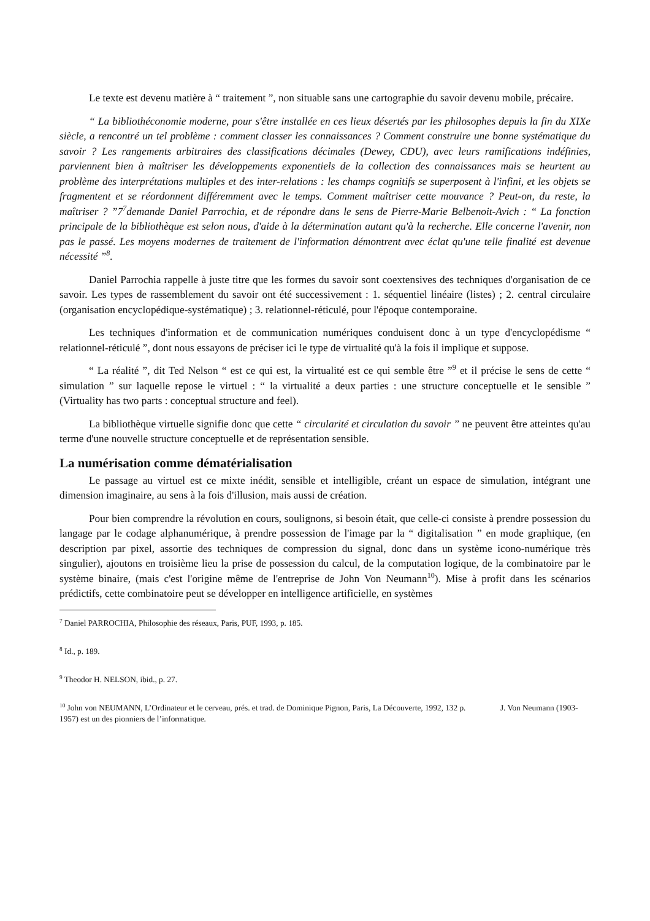Le texte est devenu matière à “ traitement ”, non situable sans une cartographie du savoir devenu mobile, précaire.
“ La bibliothéconomie moderne, pour s'être installée en ces lieux désertés par les philosophes depuis la fin du XIXe siècle, a rencontré un tel problème : comment classer les connaissances ? Comment construire une bonne systématique du savoir ? Les rangements arbitraires des classifications décimales (Dewey, CDU), avec leurs ramifications indéfinies, parviennent bien à maîtriser les développements exponentiels de la collection des connaissances mais se heurtent au problème des interprétations multiples et des inter-relations : les champs cognitifs se superposent à l'infini, et les objets se fragmentent et se réordonnent différemment avec le temps. Comment maîtriser cette mouvance ? Peut-on, du reste, la maîtriser ? ”7<sup>7</sup>demande Daniel Parrochia, et de répondre dans le sens de Pierre-Marie Belbenoit-Avich : “ La fonction principale de la bibliothèque est selon nous, d'aide à la détermination autant qu'à la recherche. Elle concerne l'avenir, non pas le passé. Les moyens modernes de traitement de l'information démontrent avec éclat qu'une telle finalité est devenue nécessité ”<sup>8</sup>.
Daniel Parrochia rappelle à juste titre que les formes du savoir sont coextensives des techniques d'organisation de ce savoir. Les types de rassemblement du savoir ont été successivement : 1. séquentiel linéaire (listes) ; 2. central circulaire (organisation encyclopédique-systématique) ; 3. relationnel-réticulé, pour l'époque contemporaine.
Les techniques d'information et de communication numériques conduisent donc à un type d'encyclopédisme “ relationnel-réticulé ”, dont nous essayons de préciser ici le type de virtualité qu'à la fois il implique et suppose.
“ La réalité ”, dit Ted Nelson “ est ce qui est, la virtualité est ce qui semble être ”<sup>9</sup> et il précise le sens de cette “ simulation ” sur laquelle repose le virtuel : “ la virtualité a deux parties : une structure conceptuelle et le sensible ” (Virtuality has two parts : conceptual structure and feel).
La bibliothèque virtuelle signifie donc que cette “ circularité et circulation du savoir ” ne peuvent être atteintes qu'au terme d'une nouvelle structure conceptuelle et de représentation sensible.
La numérisation comme dématérialisation
Le passage au virtuel est ce mixte inédit, sensible et intelligible, créant un espace de simulation, intégrant une dimension imaginaire, au sens à la fois d'illusion, mais aussi de création.
Pour bien comprendre la révolution en cours, soulignons, si besoin était, que celle-ci consiste à prendre possession du langage par le codage alphanumérique, à prendre possession de l'image par la “ digitalisation ” en mode graphique, (en description par pixel, assortie des techniques de compression du signal, donc dans un système icono-numérique très singulier), ajoutons en troisième lieu la prise de possession du calcul, de la computation logique, de la combinatoire par le système binaire, (mais c'est l'origine même de l'entreprise de John Von Neumann<sup>10</sup>). Mise à profit dans les scénarios prédictifs, cette combinatoire peut se développer en intelligence artificielle, en systèmes
<sup>7</sup> Daniel PARROCHIA, Philosophie des réseaux, Paris, PUF, 1993, p. 185.
<sup>8</sup> Id., p. 189.
<sup>9</sup> Theodor H. NELSON, ibid., p. 27.
<sup>10</sup> John von NEUMANN, L’Ordinateur et le cerveau, prés. et trad. de Dominique Pignon, Paris, La Découverte, 1992, 132 p. J. Von Neumann (1903-1957) est un des pionniers de l’informatique.